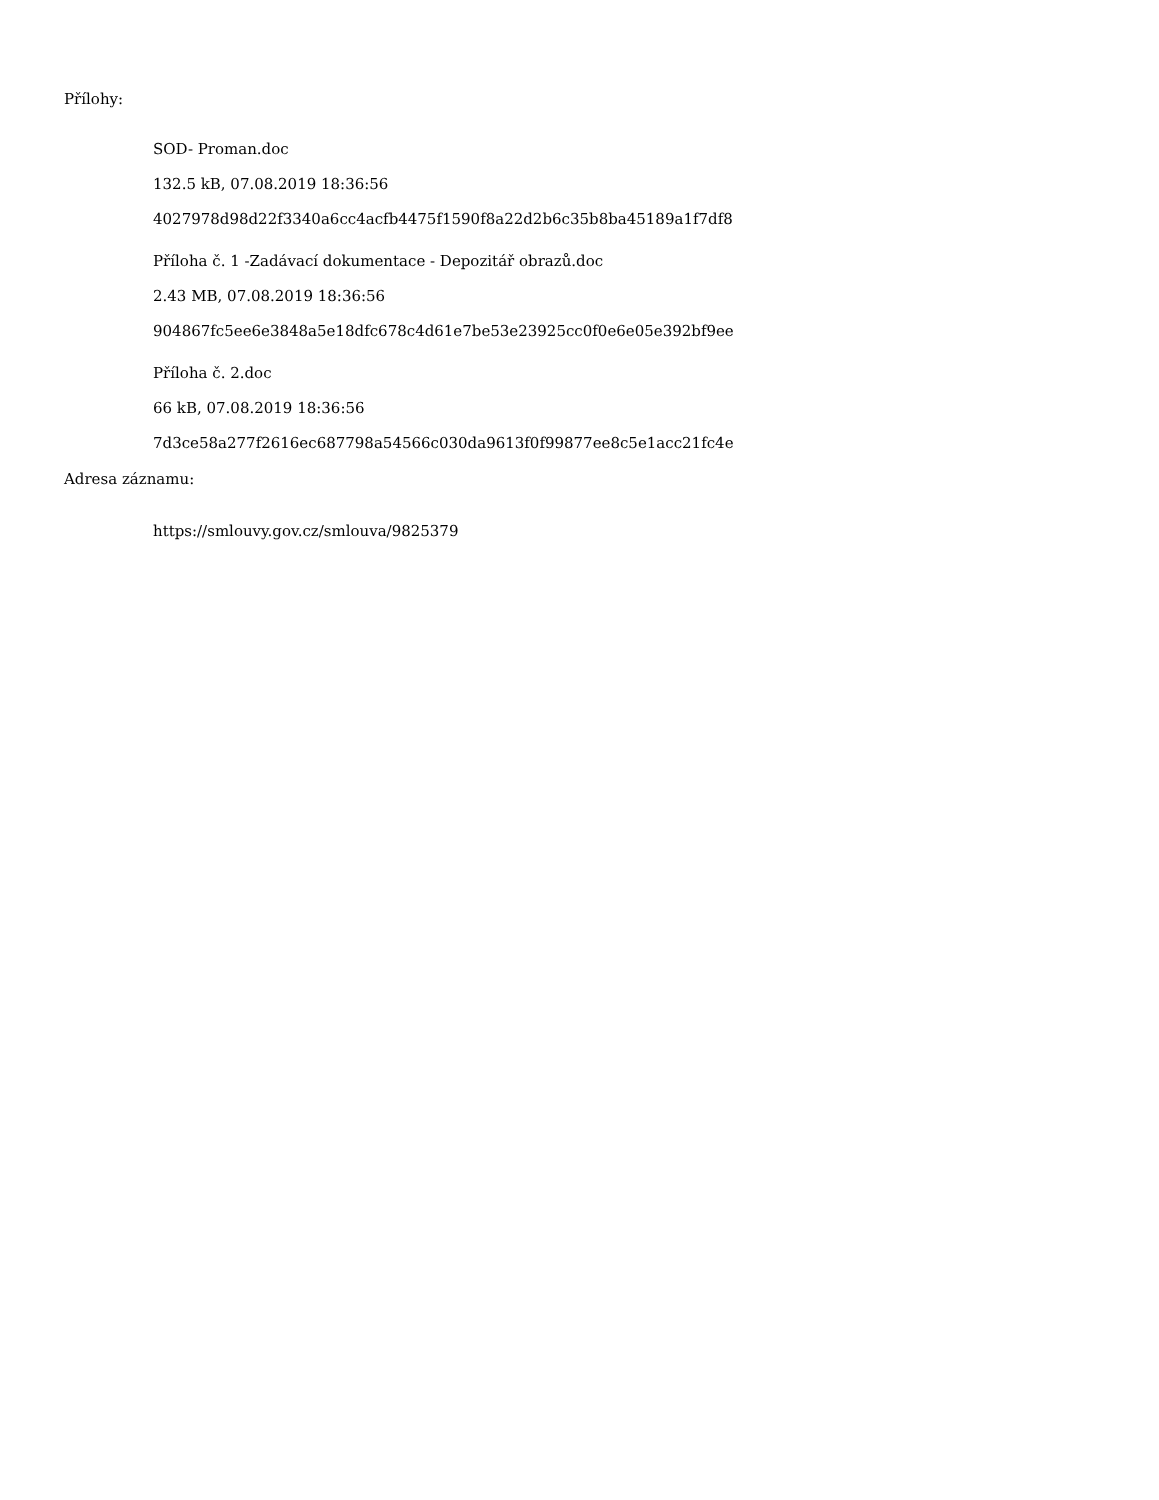Přílohy:
SOD- Proman.doc
132.5 kB, 07.08.2019 18:36:56
4027978d98d22f3340a6cc4acfb4475f1590f8a22d2b6c35b8ba45189a1f7df8
Příloha č. 1 -Zadávací dokumentace - Depozitář obrazů.doc
2.43 MB, 07.08.2019 18:36:56
904867fc5ee6e3848a5e18dfc678c4d61e7be53e23925cc0f0e6e05e392bf9ee
Příloha č. 2.doc
66 kB, 07.08.2019 18:36:56
7d3ce58a277f2616ec687798a54566c030da9613f0f99877ee8c5e1acc21fc4e
Adresa záznamu:
https://smlouvy.gov.cz/smlouva/9825379